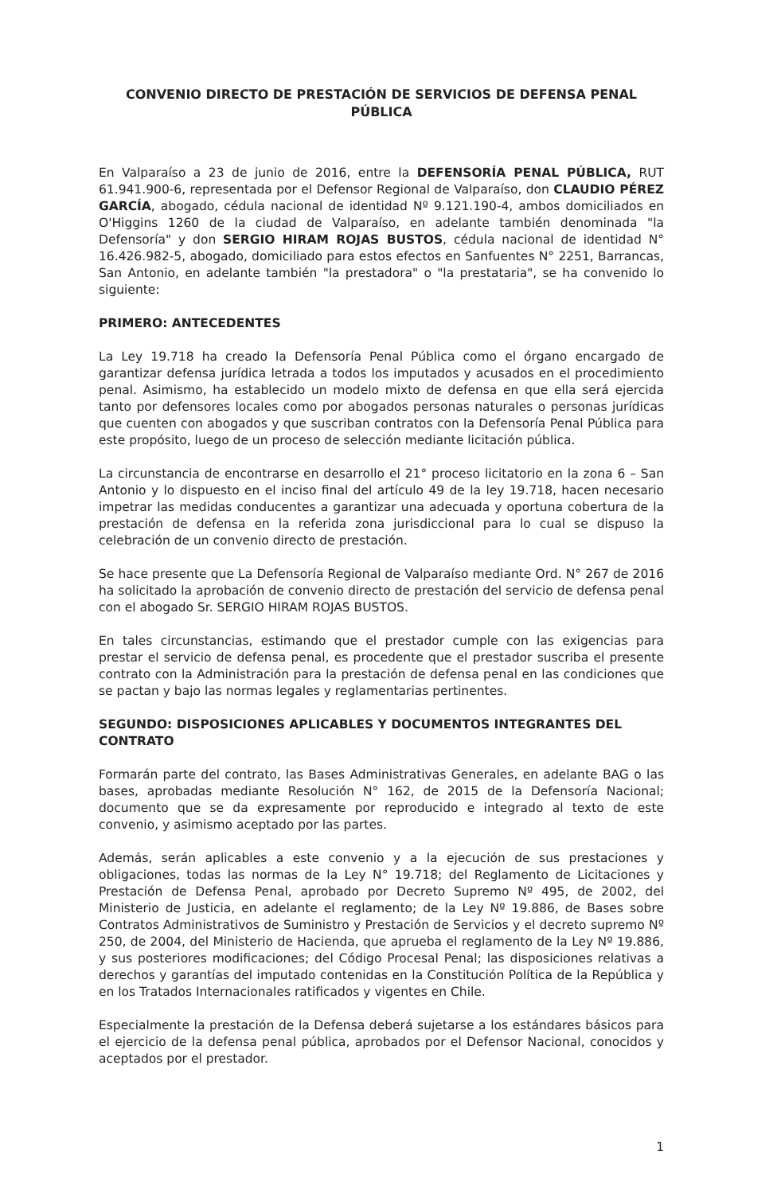CONVENIO DIRECTO DE PRESTACIÓN DE SERVICIOS DE DEFENSA PENAL PÚBLICA
En Valparaíso a 23 de junio de 2016, entre la DEFENSORÍA PENAL PÚBLICA, RUT 61.941.900-6, representada por el Defensor Regional de Valparaíso, don CLAUDIO PÉREZ GARCÍA, abogado, cédula nacional de identidad Nº 9.121.190-4, ambos domiciliados en O'Higgins 1260 de la ciudad de Valparaíso, en adelante también denominada "la Defensoría" y don SERGIO HIRAM ROJAS BUSTOS, cédula nacional de identidad N° 16.426.982-5, abogado, domiciliado para estos efectos en Sanfuentes N° 2251, Barrancas, San Antonio, en adelante también "la prestadora" o "la prestataria", se ha convenido lo siguiente:
PRIMERO: ANTECEDENTES
La Ley 19.718 ha creado la Defensoría Penal Pública como el órgano encargado de garantizar defensa jurídica letrada a todos los imputados y acusados en el procedimiento penal. Asimismo, ha establecido un modelo mixto de defensa en que ella será ejercida tanto por defensores locales como por abogados personas naturales o personas jurídicas que cuenten con abogados y que suscriban contratos con la Defensoría Penal Pública para este propósito, luego de un proceso de selección mediante licitación pública.
La circunstancia de encontrarse en desarrollo el 21° proceso licitatorio en la zona 6 – San Antonio y lo dispuesto en el inciso final del artículo 49 de la ley 19.718, hacen necesario impetrar las medidas conducentes a garantizar una adecuada y oportuna cobertura de la prestación de defensa en la referida zona jurisdiccional para lo cual se dispuso la celebración de un convenio directo de prestación.
Se hace presente que La Defensoría Regional de Valparaíso mediante Ord. N° 267 de 2016 ha solicitado la aprobación de convenio directo de prestación del servicio de defensa penal con el abogado Sr. SERGIO HIRAM ROJAS BUSTOS.
En tales circunstancias, estimando que el prestador cumple con las exigencias para prestar el servicio de defensa penal, es procedente que el prestador suscriba el presente contrato con la Administración para la prestación de defensa penal en las condiciones que se pactan y bajo las normas legales y reglamentarias pertinentes.
SEGUNDO: DISPOSICIONES APLICABLES Y DOCUMENTOS INTEGRANTES DEL CONTRATO
Formarán parte del contrato, las Bases Administrativas Generales, en adelante BAG o las bases, aprobadas mediante Resolución N° 162, de 2015 de la Defensoría Nacional; documento que se da expresamente por reproducido e integrado al texto de este convenio, y asimismo aceptado por las partes.
Además, serán aplicables a este convenio y a la ejecución de sus prestaciones y obligaciones, todas las normas de la Ley N° 19.718; del Reglamento de Licitaciones y Prestación de Defensa Penal, aprobado por Decreto Supremo Nº 495, de 2002, del Ministerio de Justicia, en adelante el reglamento; de la Ley Nº 19.886, de Bases sobre Contratos Administrativos de Suministro y Prestación de Servicios y el decreto supremo Nº 250, de 2004, del Ministerio de Hacienda, que aprueba el reglamento de la Ley Nº 19.886, y sus posteriores modificaciones; del Código Procesal Penal; las disposiciones relativas a derechos y garantías del imputado contenidas en la Constitución Política de la República y en los Tratados Internacionales ratificados y vigentes en Chile.
Especialmente la prestación de la Defensa deberá sujetarse a los estándares básicos para el ejercicio de la defensa penal pública, aprobados por el Defensor Nacional, conocidos y aceptados por el prestador.
1